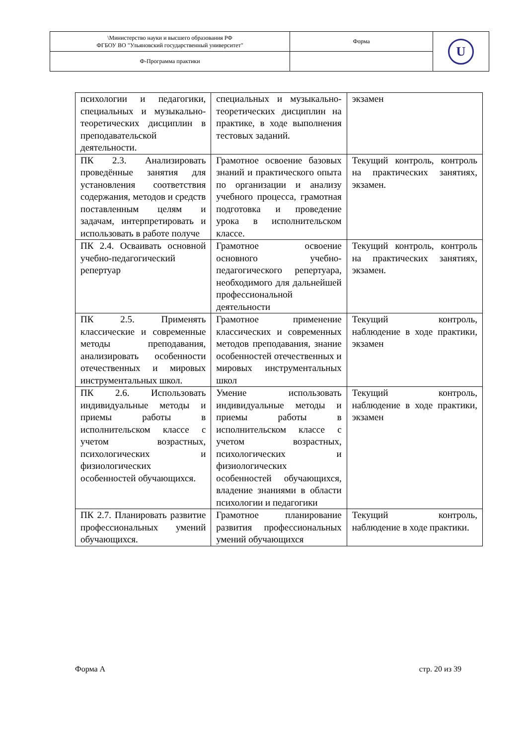| \Министерство науки и высшего образования РФ ФГБОУ ВО "Ульяновский государственный университет" | Форма | U |
| Ф-Программа практики | | |
| психологии и педагогики, специальных и музыкально-теоретических дисциплин в преподавательской деятельности. | специальных и музыкально-теоретических дисциплин на практике, в ходе выполнения тестовых заданий. | экзамен |
| ПК 2.3. Анализировать проведённые занятия для установления соответствия содержания, методов и средств поставленным целям и задачам, интерпретировать и использовать в работе получе | Грамотное освоение базовых знаний и практического опыта по организации и анализу учебного процесса, грамотная подготовка и проведение урока в исполнительском классе. | Текущий контроль, контроль на практических занятиях, экзамен. |
| ПК 2.4. Осваивать основной учебно-педагогический репертуар | Грамотное освоение основного учебно-педагогического репертуара, необходимого для дальнейшей профессиональной деятельности | Текущий контроль, контроль на практических занятиях, экзамен. |
| ПК 2.5. Применять классические и современные методы преподавания, анализировать особенности отечественных и мировых инструментальных школ. | Грамотное применение классических и современных методов преподавания, знание особенностей отечественных и мировых инструментальных школ | Текущий контроль, наблюдение в ходе практики, экзамен |
| ПК 2.6. Использовать индивидуальные методы и приемы работы в исполнительском классе с учетом возрастных, психологических и физиологических особенностей обучающихся. | Умение использовать индивидуальные методы и приемы работы в исполнительском классе с учетом возрастных, психологических и физиологических особенностей обучающихся, владение знаниями в области психологии и педагогики | Текущий контроль, наблюдение в ходе практики, экзамен |
| ПК 2.7. Планировать развитие профессиональных умений обучающихся. | Грамотное планирование развития профессиональных умений обучающихся | Текущий контроль, наблюдение в ходе практики. |
Форма А стр. 20 из 39